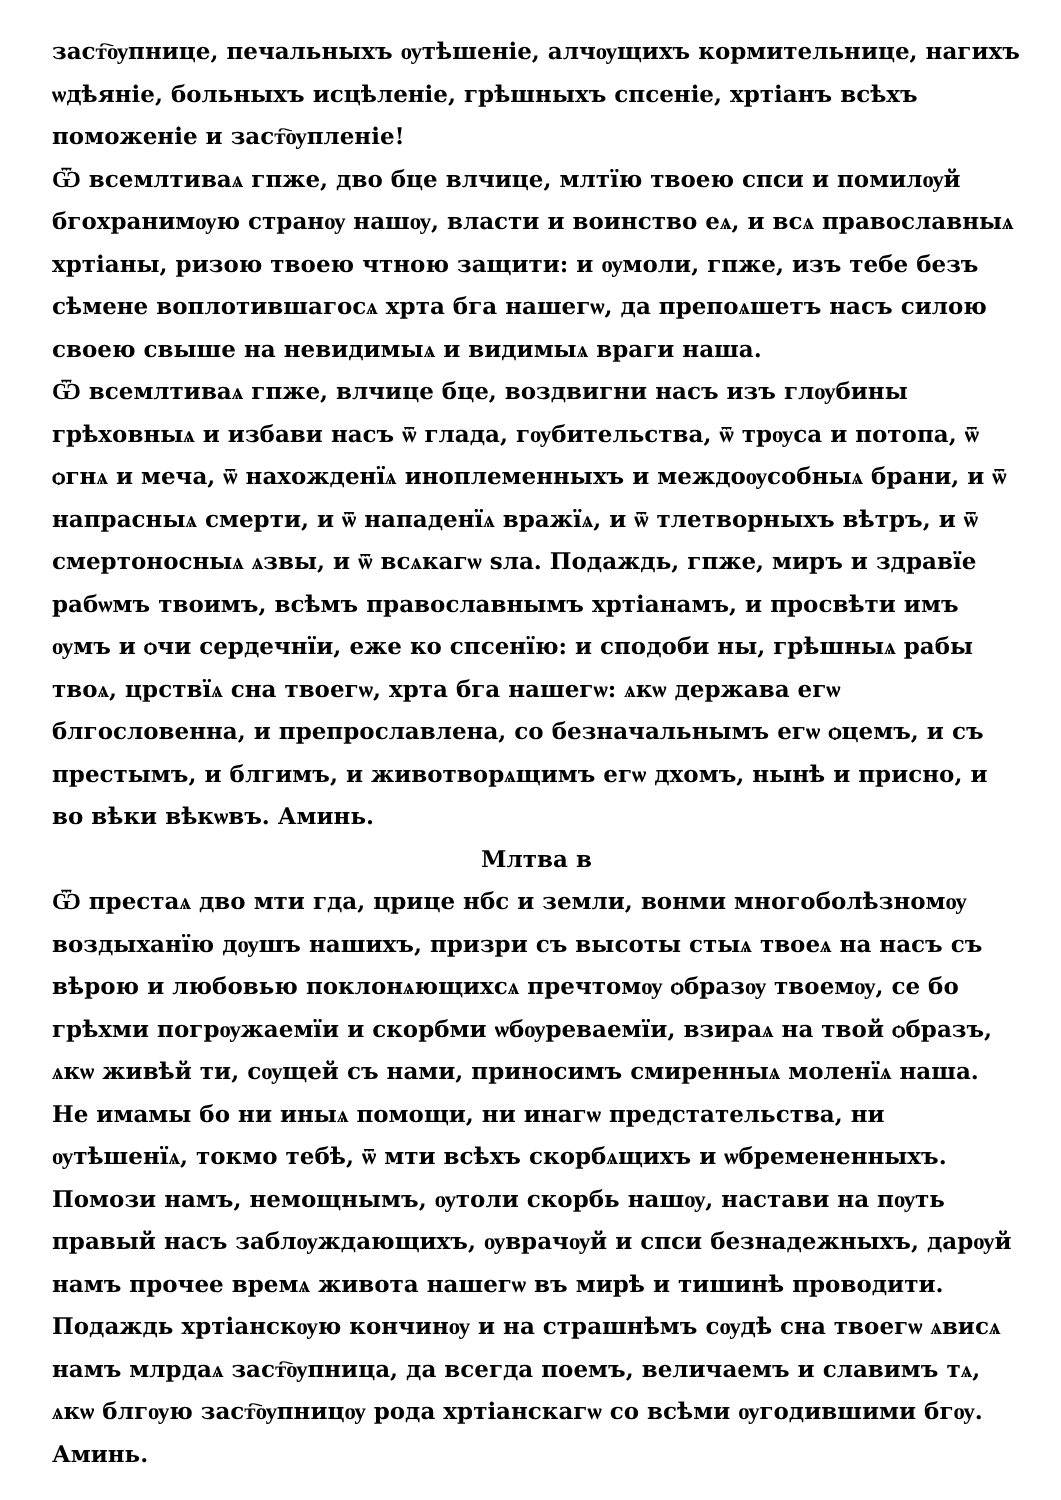заст҇ѹпнице, печальныхъ ѹтѣшеніе, алчѹщихъ кормительнице, нагихъ ѡдѣяніе, больныхъ исцѣленіе, грѣшныхъ спсеніе, хртіанъ всѣхъ поможеніе и заст҇ѹпленіе!
Ѿ всемлтиваѧ гпже, дво бце влчице, млтїю твоею спси и помилѹй бгохранимѹю странѹ нашѹ, власти и воинство еѧ, и всѧ православныѧ хртіаны, ризою твоею чтною защити: и ѹмоли, гпже, изъ тебе безъ сѣмене воплотившагосѧ хрта бга нашегѡ, да препоѧшетъ насъ силою своею свыше на невидимыѧ и видимыѧ враги наша.
Ѿ всемлтиваѧ гпже, влчице бце, воздвигни насъ изъ глѹбины грѣховныѧ и избави насъ ѿ глада, гѹбительства, ѿ трѹса и потопа, ѿ ѻгнѧ и меча, ѿ нахожденїѧ иноплеменныхъ и междоѹсобныѧ брани, и ѿ напрасныѧ смерти, и ѿ нападенїѧ вражїѧ, и ѿ тлетворныхъ вѣтръ, и ѿ смертоносныѧ ѧзвы, и ѿ всѧкагѡ ѕла. Подаждь, гпже, миръ и здравїе рабѡмъ твоимъ, всѣмъ православнымъ хртіанамъ, и просвѣти имъ ѹмъ и ѻчи сердечнїи, еже ко спсенїю: и сподоби ны, грѣшныѧ рабы твоѧ, црствїѧ сна твоегѡ, хрта бга нашегѡ: ѧкѡ держава егѡ блгословенна, и препрославлена, со безначальнымъ егѡ ѻцемъ, и съ престымъ, и блгимъ, и животворѧщимъ егѡ дхомъ, нынѣ и присно, и во вѣки вѣкѡвъ. Аминь.
Млтва в
Ѿ престаѧ дво мти гда, црице нбс и земли, вонми многоболѣзномѹ воздыханїю дѹшъ нашихъ, призри съ высоты стыѧ твоеѧ на насъ съ вѣрою и любовью поклонѧющихсѧ пречтомѹ ѻбразѹ твоемѹ, се бо грѣхми погрѹжаемїи и скорбми ѡбѹреваемїи, взираѧ на твой ѻбразъ, ѧкѡ живѣй ти, сѹщей съ нами, приносимъ смиренныѧ моленїѧ наша. Не имамы бо ни иныѧ помощи, ни инагѡ предстательства, ни ѹтѣшенїѧ, токмо тебѣ, ѿ мти всѣхъ скорбѧщихъ и ѡбремененныхъ. Помози намъ, немощнымъ, ѹтоли скорбь нашѹ, настави на пѹть правый насъ заблѹждающихъ, ѹврачѹй и спси безнадежныхъ, дарѹй намъ прочее времѧ живота нашегѡ въ мирѣ и тишинѣ проводити. Подаждь хртіанскѹю кончинѹ и на страшнѣмъ сѹдѣ сна твоегѡ ѧвисѧ намъ млрдаѧ заст҇ѹпница, да всегда поемъ, величаемъ и славимъ тѧ, ѧкѡ блгѹю заст҇ѹпницѹ рода хртіанскагѡ со всѣми ѹгодившими бгѹ. Аминь.